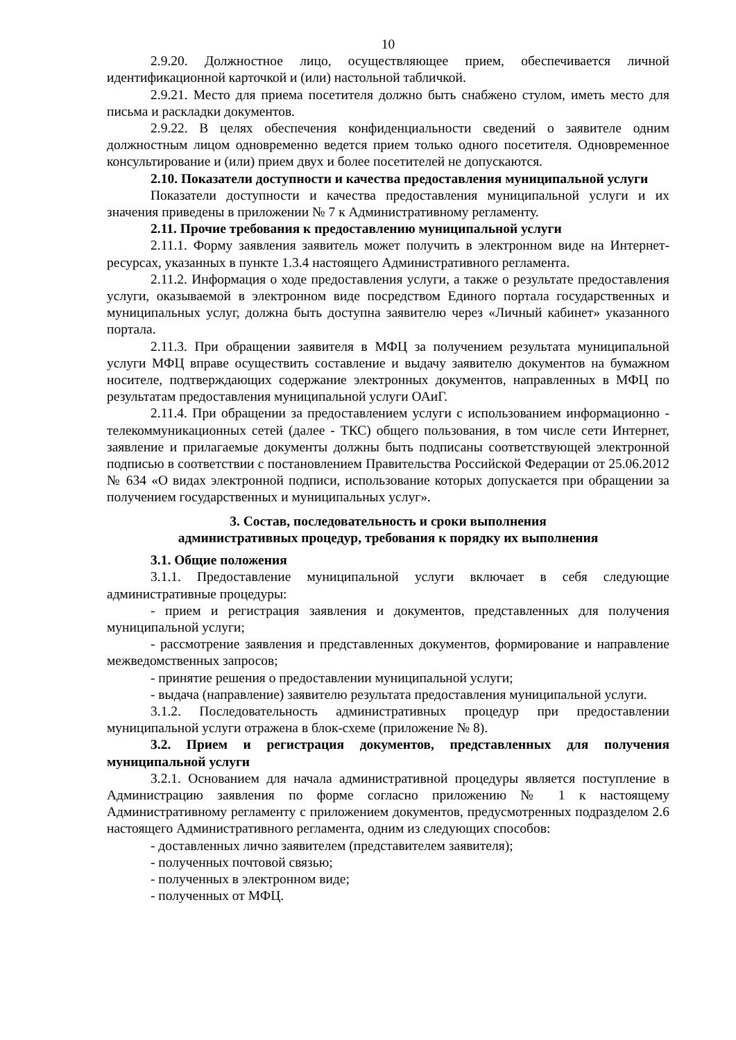10
2.9.20. Должностное лицо, осуществляющее прием, обеспечивается личной идентификационной карточкой и (или) настольной табличкой.
2.9.21. Место для приема посетителя должно быть снабжено стулом, иметь место для письма и раскладки документов.
2.9.22. В целях обеспечения конфиденциальности сведений о заявителе одним должностным лицом одновременно ведется прием только одного посетителя. Одновременное консультирование и (или) прием двух и более посетителей не допускаются.
2.10. Показатели доступности и качества предоставления муниципальной услуги
Показатели доступности и качества предоставления муниципальной услуги и их значения приведены в приложении № 7 к Административному регламенту.
2.11. Прочие требования к предоставлению муниципальной услуги
2.11.1. Форму заявления заявитель может получить в электронном виде на Интернет-ресурсах, указанных в пункте 1.3.4 настоящего Административного регламента.
2.11.2. Информация о ходе предоставления услуги, а также о результате предоставления услуги, оказываемой в электронном виде посредством Единого портала государственных и муниципальных услуг, должна быть доступна заявителю через «Личный кабинет» указанного портала.
2.11.3. При обращении заявителя в МФЦ за получением результата муниципальной услуги МФЦ вправе осуществить составление и выдачу заявителю документов на бумажном носителе, подтверждающих содержание электронных документов, направленных в МФЦ по результатам предоставления муниципальной услуги ОАиГ.
2.11.4. При обращении за предоставлением услуги с использованием информационно - телекоммуникационных сетей (далее - ТКС) общего пользования, в том числе сети Интернет, заявление и прилагаемые документы должны быть подписаны соответствующей электронной подписью в соответствии с постановлением Правительства Российской Федерации от 25.06.2012 № 634 «О видах электронной подписи, использование которых допускается при обращении за получением государственных и муниципальных услуг».
3. Состав, последовательность и сроки выполнения
административных процедур, требования к порядку их выполнения
3.1. Общие положения
3.1.1. Предоставление муниципальной услуги включает в себя следующие административные процедуры:
- прием и регистрация заявления и документов, представленных для получения муниципальной услуги;
- рассмотрение заявления и представленных документов, формирование и направление межведомственных запросов;
- принятие решения о предоставлении муниципальной услуги;
- выдача (направление) заявителю результата предоставления муниципальной услуги.
3.1.2. Последовательность административных процедур при предоставлении муниципальной услуги отражена в блок-схеме (приложение № 8).
3.2. Прием и регистрация документов, представленных для получения муниципальной услуги
3.2.1. Основанием для начала административной процедуры является поступление в Администрацию заявления по форме согласно приложению № 1 к настоящему Административному регламенту с приложением документов, предусмотренных подразделом 2.6 настоящего Административного регламента, одним из следующих способов:
- доставленных лично заявителем (представителем заявителя);
- полученных почтовой связью;
- полученных в электронном виде;
- полученных от МФЦ.